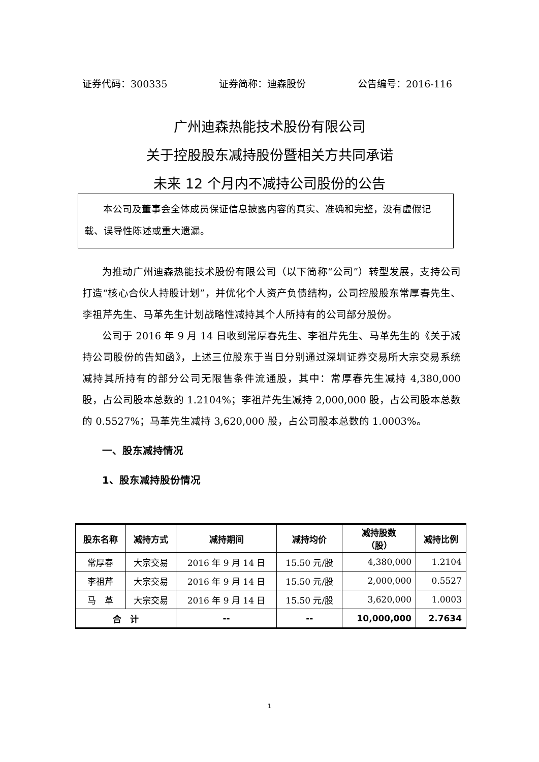证券代码：300335 证券简称：迪森股份 公告编号：2016-116
广州迪森热能技术股份有限公司
关于控股股东减持股份暨相关方共同承诺
未来 12 个月内不减持公司股份的公告
本公司及董事会全体成员保证信息披露内容的真实、准确和完整，没有虚假记载、误导性陈述或重大遗漏。
为推动广州迪森热能技术股份有限公司（以下简称“公司”）转型发展，支持公司打造“核心合伙人持股计划”，并优化个人资产负债结构，公司控股股东常厚春先生、李祖芹先生、马革先生计划战略性减持其个人所持有的公司部分股份。
公司于 2016 年 9 月 14 日收到常厚春先生、李祖芹先生、马革先生的《关于减持公司股份的告知函》，上述三位股东于当日分别通过深圳证券交易所大宗交易系统减持其所持有的部分公司无限售条件流通股，其中：常厚春先生减持 4,380,000 股，占公司股本总数的 1.2104%；李祖芹先生减持 2,000,000 股，占公司股本总数的 0.5527%；马革先生减持 3,620,000 股，占公司股本总数的 1.0003%。
一、股东减持情况
1、股东减持股份情况
| 股东名称 | 减持方式 | 减持期间 | 减持均价 | 减持股数 （股） | 减持比例 |
| --- | --- | --- | --- | --- | --- |
| 常厚春 | 大宗交易 | 2016 年 9 月 14 日 | 15.50 元/股 | 4,380,000 | 1.2104 |
| 李祖芹 | 大宗交易 | 2016 年 9 月 14 日 | 15.50 元/股 | 2,000,000 | 0.5527 |
| 马 革 | 大宗交易 | 2016 年 9 月 14 日 | 15.50 元/股 | 3,620,000 | 1.0003 |
| 合 计 | | -- | -- | 10,000,000 | 2.7634 |
1